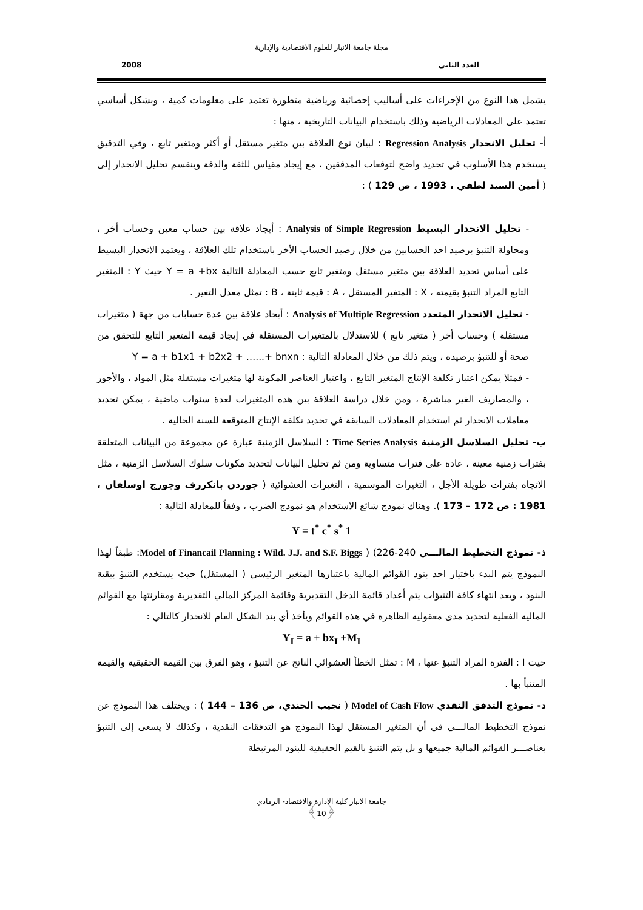مجلة جامعة الانبار للعلوم الاقتصادية والإدارية
العدد الثاني 2008
يشمل هذا النوع من الإجراءات على أساليب إحصائية ورياضية متطورة تعتمد على معلومات كمية ، وبشكل أساسي تعتمد على المعادلات الرياضية وذلك باستخدام البيانات التاريخية ، منها :
أ- تحليل الانحدار Regression Analysis : لبيان نوع العلاقة بين متغير مستقل أو أكثر ومتغير تابع ، وفي التدقيق يستخدم هذا الأسلوب في تحديد واضح لتوقعات المدققين ، مع إيجاد مقياس للثقة والدقة وينقسم تحليل الانحدار إلى ( أمين السيد لطفي ، 1993 ، ص 129 ) :
- تحليل الانحدار البسيط Analysis of Simple Regression : أيجاد علاقة بين حساب معين وحساب أخر ، ومحاولة التنبؤ برصيد احد الحسابين من خلال رصيد الحساب الأخر باستخدام تلك العلاقة ، ويعتمد الانحدار البسيط على أساس تحديد العلاقة بين متغير مستقل ومتغير تابع حسب المعادلة التالية Y = a +bx حيث Y : المتغير التابع المراد التنبؤ بقيمته ، X : المتغير المستقل ، A : قيمة ثابتة ، B : تمثل معدل التغير .
- تحليل الانحدار المتعدد Analysis of Multiple Regression : أيحاد علاقة بين عدة حسابات من جهة ( متغيرات مستقلة ) وحساب أخر ( متغير تابع ) للاستدلال بالمتغيرات المستقلة في إيجاد قيمة المتغير التابع للتحقق من صحة أو للتنبؤ برصيده ، ويتم ذلك من خلال المعادلة التالية : Y = a + b1x1 + b2x2 + …...+ bnxn
- فمثلا يمكن اعتبار تكلفة الإنتاج المتغير التابع ، واعتبار العناصر المكونة لها متغيرات مستقلة مثل المواد ، والأجور ، والمصاريف الغير مباشرة ، ومن خلال دراسة العلاقة بين هذه المتغيرات لعدة سنوات ماضية ، يمكن تحديد معاملات الانحدار ثم استخدام المعادلات السابقة في تحديد تكلفة الإنتاج المتوقعة للسنة الحالية .
ب- تحليل السلاسل الزمنية Time Series Analysis : السلاسل الزمنية عبارة عن مجموعة من البيانات المتعلقة بفترات زمنية معينة ، عادة على فترات متساوية ومن ثم تحليل البيانات لتحديد مكونات سلوك السلاسل الزمنية ، مثل الاتجاه بفترات طويلة الأجل ، التغيرات الموسمية ، التغيرات العشوائية ( جوردن بانكرزف وجورج اوسلفان ، 1981 : ص 172 – 173 ). وهناك نموذج شائع الاستخدام هو نموذج الضرب ، وفقاً للمعادلة التالية :
Y = t<sup>*</sup> c<sup>*</sup> s<sup>*</sup> 1
ذ- نموذج التخطيط المالـــي Model of Financail Planning : Wild. J.J. and S.F. Biggs ) (226-240: طبقاً لهذا النموذج يتم البدء باختيار احد بنود القوائم المالية باعتبارها المتغير الرئيسي ( المستقل) حيث يستخدم التنبؤ ببقية البنود ، وبعد انتهاء كافة التنبؤات يتم أعداد قائمة الدخل التقديرية وقائمة المركز المالي التقديرية ومقارنتها مع القوائم المالية الفعلية لتحديد مدى معقولية الظاهرة في هذه القوائم ويأخذ أي بند الشكل العام للانحدار كالتالي :
Y<sub>I</sub> = a + bx<sub>I</sub> +M<sub>I</sub>
حيث I : الفترة المراد التنبؤ عنها ، M : تمثل الخطأ العشوائي الناتج عن التنبؤ ، وهو الفرق بين القيمة الحقيقية والقيمة المتنبأ بها .
د- نموذج التدفق النقدي Model of Cash Flow ( نجيب الجندي، ص 136 – 144 ) : ويختلف هذا النموذج عن نموذج التخطيط المالـــي في أن المتغير المستقل لهذا النموذج هو التدفقات النقدية ، وكذلك لا يسعى إلى التنبؤ بعناصـــر القوائم المالية جميعها و بل يتم التنبؤ بالقيم الحقيقية للبنود المرتبطة
جامعة الانبار كلية الادارة والاقتصاد- الرمادي
﴿10﴾